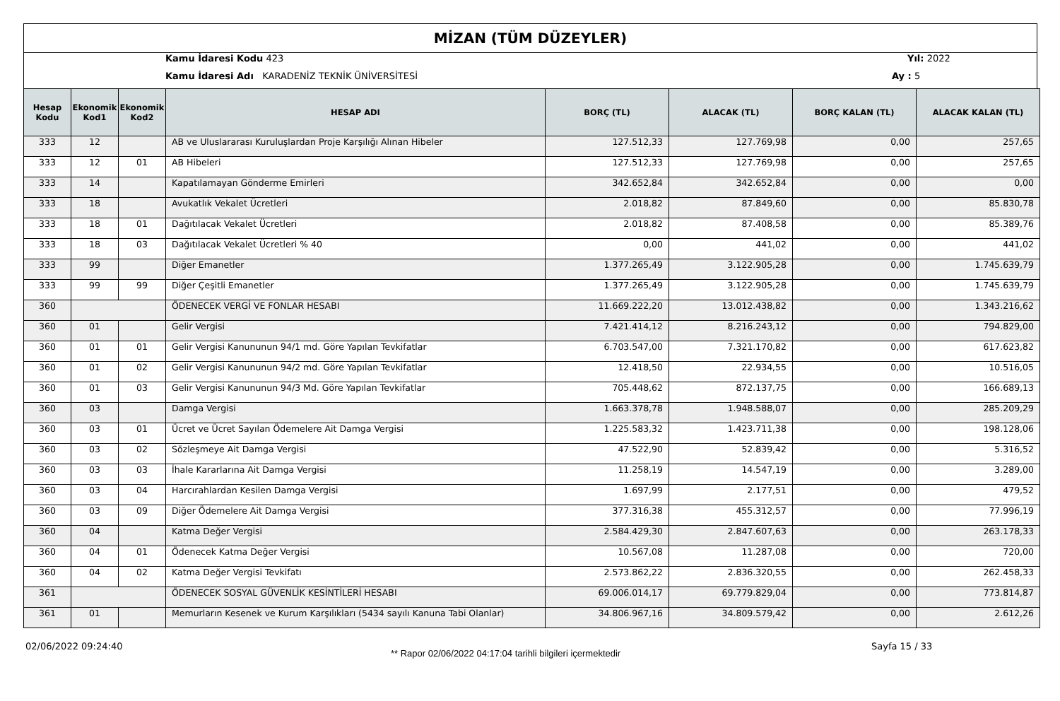MİZAN (TÜM DÜZEYLER)
Kamu İdaresi Kodu 423
Kamu İdaresi Adı KARADENİZ TEKNİK ÜNİVERSİTESİ
Yıl: 2022
Ay : 5
| Hesap Kodu | Ekonomik Kod1 | Ekonomik Kod2 | HESAP ADI | BORÇ (TL) | ALACAK (TL) | BORÇ KALAN (TL) | ALACAK KALAN (TL) |
| --- | --- | --- | --- | --- | --- | --- | --- |
| 333 | 12 | | AB ve Uluslararası Kuruluşlardan Proje Karşılığı Alınan Hibeler | 127.512,33 | 127.769,98 | 0,00 | 257,65 |
| 333 | 12 | 01 | AB Hibeleri | 127.512,33 | 127.769,98 | 0,00 | 257,65 |
| 333 | 14 | | Kapatılamayan Gönderme Emirleri | 342.652,84 | 342.652,84 | 0,00 | 0,00 |
| 333 | 18 | | Avukatlık Vekalet Ücretleri | 2.018,82 | 87.849,60 | 0,00 | 85.830,78 |
| 333 | 18 | 01 | Dağıtılacak Vekalet Ücretleri | 2.018,82 | 87.408,58 | 0,00 | 85.389,76 |
| 333 | 18 | 03 | Dağıtılacak Vekalet Ücretleri % 40 | 0,00 | 441,02 | 0,00 | 441,02 |
| 333 | 99 | | Diğer Emanetler | 1.377.265,49 | 3.122.905,28 | 0,00 | 1.745.639,79 |
| 333 | 99 | 99 | Diğer Çeşitli Emanetler | 1.377.265,49 | 3.122.905,28 | 0,00 | 1.745.639,79 |
| 360 | | | ÖDENECEK VERGİ VE FONLAR HESABI | 11.669.222,20 | 13.012.438,82 | 0,00 | 1.343.216,62 |
| 360 | 01 | | Gelir Vergisi | 7.421.414,12 | 8.216.243,12 | 0,00 | 794.829,00 |
| 360 | 01 | 01 | Gelir Vergisi Kanununun 94/1 md. Göre Yapılan Tevkifatlar | 6.703.547,00 | 7.321.170,82 | 0,00 | 617.623,82 |
| 360 | 01 | 02 | Gelir Vergisi Kanununun 94/2 md. Göre Yapılan Tevkifatlar | 12.418,50 | 22.934,55 | 0,00 | 10.516,05 |
| 360 | 01 | 03 | Gelir Vergisi Kanununun 94/3 Md. Göre Yapılan Tevkifatlar | 705.448,62 | 872.137,75 | 0,00 | 166.689,13 |
| 360 | 03 | | Damga Vergisi | 1.663.378,78 | 1.948.588,07 | 0,00 | 285.209,29 |
| 360 | 03 | 01 | Ücret ve Ücret Sayılan Ödemelere Ait Damga Vergisi | 1.225.583,32 | 1.423.711,38 | 0,00 | 198.128,06 |
| 360 | 03 | 02 | Sözleşmeye Ait Damga Vergisi | 47.522,90 | 52.839,42 | 0,00 | 5.316,52 |
| 360 | 03 | 03 | İhale Kararlarına Ait Damga Vergisi | 11.258,19 | 14.547,19 | 0,00 | 3.289,00 |
| 360 | 03 | 04 | Harcırahlardan Kesilen Damga Vergisi | 1.697,99 | 2.177,51 | 0,00 | 479,52 |
| 360 | 03 | 09 | Diğer Ödemelere Ait Damga Vergisi | 377.316,38 | 455.312,57 | 0,00 | 77.996,19 |
| 360 | 04 | | Katma Değer Vergisi | 2.584.429,30 | 2.847.607,63 | 0,00 | 263.178,33 |
| 360 | 04 | 01 | Ödenecek Katma Değer Vergisi | 10.567,08 | 11.287,08 | 0,00 | 720,00 |
| 360 | 04 | 02 | Katma Değer Vergisi Tevkifatı | 2.573.862,22 | 2.836.320,55 | 0,00 | 262.458,33 |
| 361 | | | ÖDENECEK SOSYAL GÜVENLİK KESİNTİLERİ HESABI | 69.006.014,17 | 69.779.829,04 | 0,00 | 773.814,87 |
| 361 | 01 | | Memurların Kesenek ve Kurum Karşılıkları (5434 sayılı Kanuna Tabi Olanlar) | 34.806.967,16 | 34.809.579,42 | 0,00 | 2.612,26 |
02/06/2022 09:24:40
** Rapor 02/06/2022 04:17:04 tarihli bilgileri içermektedir
Sayfa 15 / 33